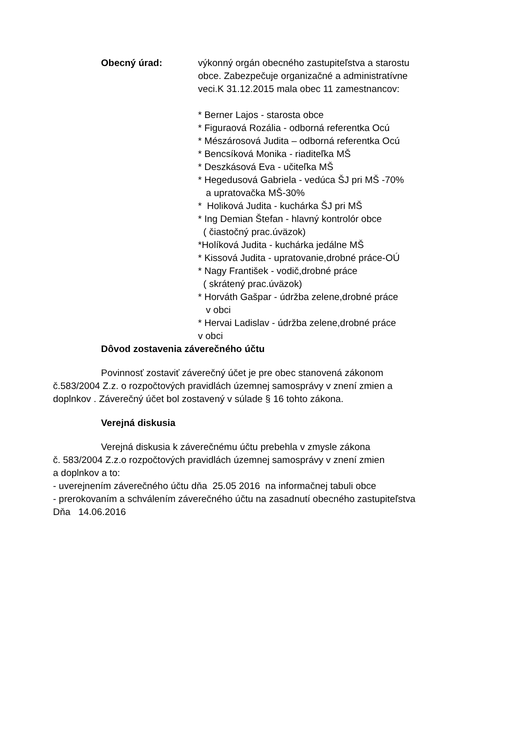Obecný úrad: výkonný orgán obecného zastupiteľstva a starostu
obce. Zabezpečuje organizačné a administratívne
veci.K 31.12.2015 mala obec 11 zamestnancov:
* Berner Lajos - starosta obce
* Figuraová Rozália - odborná referentka Ocú
* Mészárosová Judita – odborná referentka Ocú
* Bencsíková Monika - riaditeľka MŠ
* Deszkásová Eva - učiteľka MŠ
* Hegedusová Gabriela - vedúca ŠJ pri MŠ -70%
a upratovačka MŠ-30%
* Holiková Judita - kuchárka ŠJ pri MŠ
* Ing Demian Štefan - hlavný kontrolór obce
( čiastočný prac.úväzok)
*Holíková Judita - kuchárka jedálne MŠ
* Kissová Judita - upratovanie,drobné práce-OÚ
* Nagy František - vodič,drobné práce
( skrátený prac.úväzok)
* Horváth Gašpar - údržba zelene,drobné práce
v obci
* Hervai Ladislav - údržba zelene,drobné práce
v obci
Dôvod zostavenia záverečného účtu
Povinnosť zostaviť záverečný účet je pre obec stanovená zákonom
č.583/2004 Z.z. o rozpočtových pravidlách územnej samosprávy v znení zmien a
doplnkov . Záverečný účet bol zostavený v súlade § 16 tohto zákona.
Verejná diskusia
Verejná diskusia k záverečnému účtu prebehla v zmysle zákona
č. 583/2004 Z.z.o rozpočtových pravidlách územnej samosprávy v znení zmien
a doplnkov a to:
- uverejnením záverečného účtu dňa 25.05 2016 na informačnej tabuli obce
- prerokovaním a schválením záverečného účtu na zasadnutí obecného zastupiteľstva
Dňa 14.06.2016